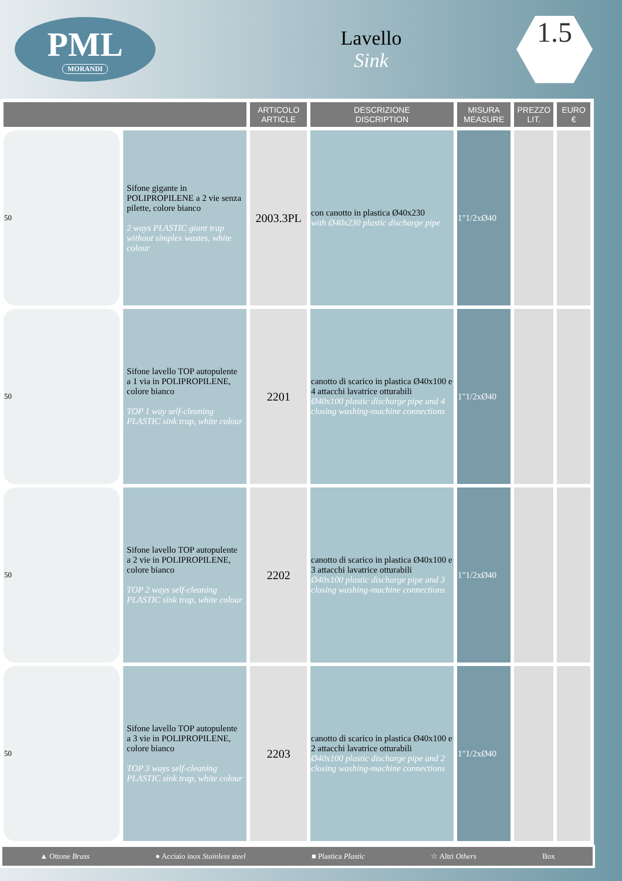PML
MORANDI
Lavello
Sink
1.5
| | | ARTICOLO ARTICLE | DESCRIZIONE DISCRIPTION | MISURA MEASURE | PREZZO LIT. | EURO € |
| --- | --- | --- | --- | --- | --- | --- |
| 50 | Sifone gigante in POLIPROPILENE a 2 vie senza pilette, colore bianco 2 ways PLASTIC giant trap without simplex wastes, white colour | 2003.3PL | con canotto in plastica Ø40x230 with Ø40x230 plastic discharge pipe | 1"1/2xØ40 | | |
| 50 | Sifone lavello TOP autopulente a 1 via in POLIPROPILENE, colore bianco TOP 1 way self-cleaning PLASTIC sink trap, white colour | 2201 | canotto di scarico in plastica Ø40x100 e 4 attacchi lavatrice otturabili Ø40x100 plastic discharge pipe and 4 closing washing-machine connections | 1"1/2xØ40 | | |
| 50 | Sifone lavello TOP autopulente a 2 vie in POLIPROPILENE, colore bianco TOP 2 ways self-cleaning PLASTIC sink trap, white colour | 2202 | canotto di scarico in plastica Ø40x100 e 3 attacchi lavatrice otturabili Ø40x100 plastic discharge pipe and 3 closing washing-machine connections | 1"1/2xØ40 | | |
| 50 | Sifone lavello TOP autopulente a 3 vie in POLIPROPILENE, colore bianco TOP 3 ways self-cleaning PLASTIC sink trap, white colour | 2203 | canotto di scarico in plastica Ø40x100 e 2 attacchi lavatrice otturabili Ø40x100 plastic discharge pipe and 2 closing washing-machine connections | 1"1/2xØ40 | | |
▲ Ottone Brass ● Acciaio inox Stainless steel ■ Plastica Plastic ☆ Altri Others Box